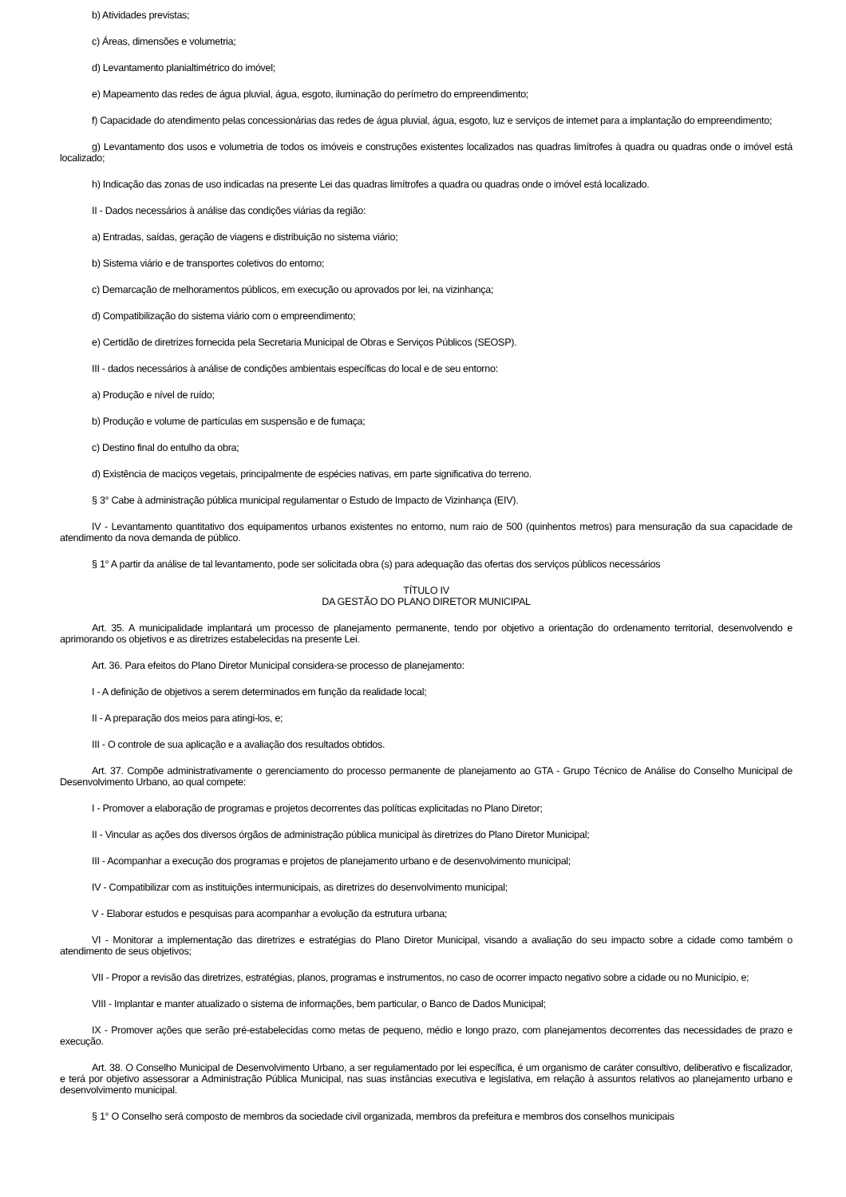b) Atividades previstas;
c) Áreas, dimensões e volumetria;
d) Levantamento planialtimétrico do imóvel;
e) Mapeamento das redes de água pluvial, água, esgoto, iluminação do perímetro do empreendimento;
f) Capacidade do atendimento pelas concessionárias das redes de água pluvial, água, esgoto, luz e serviços de internet para a implantação do empreendimento;
g) Levantamento dos usos e volumetria de todos os imóveis e construções existentes localizados nas quadras limítrofes à quadra ou quadras onde o imóvel está localizado;
h) Indicação das zonas de uso indicadas na presente Lei das quadras limítrofes a quadra ou quadras onde o imóvel está localizado.
II - Dados necessários à análise das condições viárias da região:
a) Entradas, saídas, geração de viagens e distribuição no sistema viário;
b) Sistema viário e de transportes coletivos do entorno;
c) Demarcação de melhoramentos públicos, em execução ou aprovados por lei, na vizinhança;
d) Compatibilização do sistema viário com o empreendimento;
e) Certidão de diretrizes fornecida pela Secretaria Municipal de Obras e Serviços Públicos (SEOSP).
III - dados necessários à análise de condições ambientais específicas do local e de seu entorno:
a) Produção e nível de ruído;
b) Produção e volume de partículas em suspensão e de fumaça;
c) Destino final do entulho da obra;
d) Existência de maciços vegetais, principalmente de espécies nativas, em parte significativa do terreno.
§ 3° Cabe à administração pública municipal regulamentar o Estudo de Impacto de Vizinhança (EIV).
IV - Levantamento quantitativo dos equipamentos urbanos existentes no entorno, num raio de 500 (quinhentos metros) para mensuração da sua capacidade de atendimento da nova demanda de público.
§ 1° A partir da análise de tal levantamento, pode ser solicitada obra (s) para adequação das ofertas dos serviços públicos necessários
TÍTULO IV
DA GESTÃO DO PLANO DIRETOR MUNICIPAL
Art. 35. A municipalidade implantará um processo de planejamento permanente, tendo por objetivo a orientação do ordenamento territorial, desenvolvendo e aprimorando os objetivos e as diretrizes estabelecidas na presente Lei.
Art. 36. Para efeitos do Plano Diretor Municipal considera-se processo de planejamento:
I - A definição de objetivos a serem determinados em função da realidade local;
II - A preparação dos meios para atingi-los, e;
III - O controle de sua aplicação e a avaliação dos resultados obtidos.
Art. 37. Compõe administrativamente o gerenciamento do processo permanente de planejamento ao GTA - Grupo Técnico de Análise do Conselho Municipal de Desenvolvimento Urbano, ao qual compete:
I - Promover a elaboração de programas e projetos decorrentes das políticas explicitadas no Plano Diretor;
II - Vincular as ações dos diversos órgãos de administração pública municipal às diretrizes do Plano Diretor Municipal;
III - Acompanhar a execução dos programas e projetos de planejamento urbano e de desenvolvimento municipal;
IV - Compatibilizar com as instituições intermunicipais, as diretrizes do desenvolvimento municipal;
V - Elaborar estudos e pesquisas para acompanhar a evolução da estrutura urbana;
VI - Monitorar a implementação das diretrizes e estratégias do Plano Diretor Municipal, visando a avaliação do seu impacto sobre a cidade como também o atendimento de seus objetivos;
VII - Propor a revisão das diretrizes, estratégias, planos, programas e instrumentos, no caso de ocorrer impacto negativo sobre a cidade ou no Município, e;
VIII - Implantar e manter atualizado o sistema de informações, bem particular, o Banco de Dados Municipal;
IX - Promover ações que serão pré-estabelecidas como metas de pequeno, médio e longo prazo, com planejamentos decorrentes das necessidades de prazo e execução.
Art. 38. O Conselho Municipal de Desenvolvimento Urbano, a ser regulamentado por lei específica, é um organismo de caráter consultivo, deliberativo e fiscalizador, e terá por objetivo assessorar a Administração Pública Municipal, nas suas instâncias executiva e legislativa, em relação à assuntos relativos ao planejamento urbano e desenvolvimento municipal.
§ 1° O Conselho será composto de membros da sociedade civil organizada, membros da prefeitura e membros dos conselhos municipais